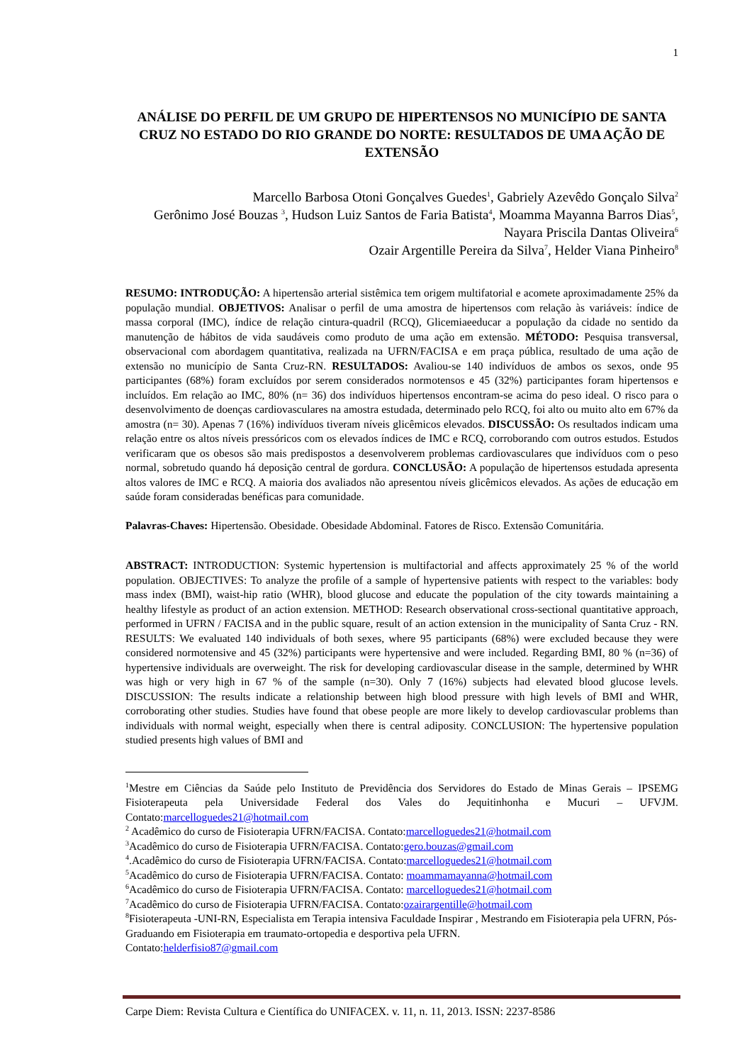1
ANÁLISE DO PERFIL DE UM GRUPO DE HIPERTENSOS NO MUNICÍPIO DE SANTA CRUZ NO ESTADO DO RIO GRANDE DO NORTE: RESULTADOS DE UMA AÇÃO DE EXTENSÃO
Marcello Barbosa Otoni Gonçalves Guedes<sup>1</sup>, Gabriely Azevêdo Gonçalo Silva<sup>2</sup>
Gerônimo José Bouzas <sup>3</sup>, Hudson Luiz Santos de Faria Batista<sup>4</sup>, Moamma Mayanna Barros Dias<sup>5</sup>, Nayara Priscila Dantas Oliveira<sup>6</sup>
Ozair Argentille Pereira da Silva<sup>7</sup>, Helder Viana Pinheiro<sup>8</sup>
RESUMO: INTRODUÇÃO: A hipertensão arterial sistêmica tem origem multifatorial e acomete aproximadamente 25% da população mundial. OBJETIVOS: Analisar o perfil de uma amostra de hipertensos com relação às variáveis: índice de massa corporal (IMC), índice de relação cintura-quadril (RCQ), Glicemiaeeducar a população da cidade no sentido da manutenção de hábitos de vida saudáveis como produto de uma ação em extensão. MÉTODO: Pesquisa transversal, observacional com abordagem quantitativa, realizada na UFRN/FACISA e em praça pública, resultado de uma ação de extensão no município de Santa Cruz-RN. RESULTADOS: Avaliou-se 140 indivíduos de ambos os sexos, onde 95 participantes (68%) foram excluídos por serem considerados normotensos e 45 (32%) participantes foram hipertensos e incluídos. Em relação ao IMC, 80% (n= 36) dos indivíduos hipertensos encontram-se acima do peso ideal. O risco para o desenvolvimento de doenças cardiovasculares na amostra estudada, determinado pelo RCQ, foi alto ou muito alto em 67% da amostra (n= 30). Apenas 7 (16%) indivíduos tiveram níveis glicêmicos elevados. DISCUSSÃO: Os resultados indicam uma relação entre os altos níveis pressóricos com os elevados índices de IMC e RCQ, corroborando com outros estudos. Estudos verificaram que os obesos são mais predispostos a desenvolverem problemas cardiovasculares que indivíduos com o peso normal, sobretudo quando há deposição central de gordura. CONCLUSÃO: A população de hipertensos estudada apresenta altos valores de IMC e RCQ. A maioria dos avaliados não apresentou níveis glicêmicos elevados. As ações de educação em saúde foram consideradas benéficas para comunidade.
Palavras-Chaves: Hipertensão. Obesidade. Obesidade Abdominal. Fatores de Risco. Extensão Comunitária.
ABSTRACT: INTRODUCTION: Systemic hypertension is multifactorial and affects approximately 25 % of the world population. OBJECTIVES: To analyze the profile of a sample of hypertensive patients with respect to the variables: body mass index (BMI), waist-hip ratio (WHR), blood glucose and educate the population of the city towards maintaining a healthy lifestyle as product of an action extension. METHOD: Research observational cross-sectional quantitative approach, performed in UFRN / FACISA and in the public square, result of an action extension in the municipality of Santa Cruz - RN. RESULTS: We evaluated 140 individuals of both sexes, where 95 participants (68%) were excluded because they were considered normotensive and 45 (32%) participants were hypertensive and were included. Regarding BMI, 80 % (n=36) of hypertensive individuals are overweight. The risk for developing cardiovascular disease in the sample, determined by WHR was high or very high in 67 % of the sample (n=30). Only 7 (16%) subjects had elevated blood glucose levels. DISCUSSION: The results indicate a relationship between high blood pressure with high levels of BMI and WHR, corroborating other studies. Studies have found that obese people are more likely to develop cardiovascular problems than individuals with normal weight, especially when there is central adiposity. CONCLUSION: The hypertensive population studied presents high values of BMI and
<sup>1</sup> Mestre em Ciências da Saúde pelo Instituto de Previdência dos Servidores do Estado de Minas Gerais – IPSEMG Fisioterapeuta pela Universidade Federal dos Vales do Jequitinhonha e Mucuri – UFVJM. Contato:marcelloguedes21@hotmail.com
<sup>2</sup> Acadêmico do curso de Fisioterapia UFRN/FACISA. Contato:marcelloguedes21@hotmail.com
<sup>3</sup> Acadêmico do curso de Fisioterapia UFRN/FACISA. Contato:gero.bouzas@gmail.com
<sup>4</sup>.Acadêmico do curso de Fisioterapia UFRN/FACISA. Contato:marcelloguedes21@hotmail.com
<sup>5</sup> Acadêmico do curso de Fisioterapia UFRN/FACISA. Contato: moammamayanna@hotmail.com
<sup>6</sup> Acadêmico do curso de Fisioterapia UFRN/FACISA. Contato: marcelloguedes21@hotmail.com
<sup>7</sup> Acadêmico do curso de Fisioterapia UFRN/FACISA. Contato:ozairargentille@hotmail.com
<sup>8</sup> Fisioterapeuta -UNI-RN, Especialista em Terapia intensiva Faculdade Inspirar , Mestrando em Fisioterapia pela UFRN, Pós-Graduando em Fisioterapia em traumato-ortopedia e desportiva pela UFRN.
Contato:helderfisio87@gmail.com
Carpe Diem: Revista Cultura e Científica do UNIFACEX. v. 11, n. 11, 2013. ISSN: 2237-8586